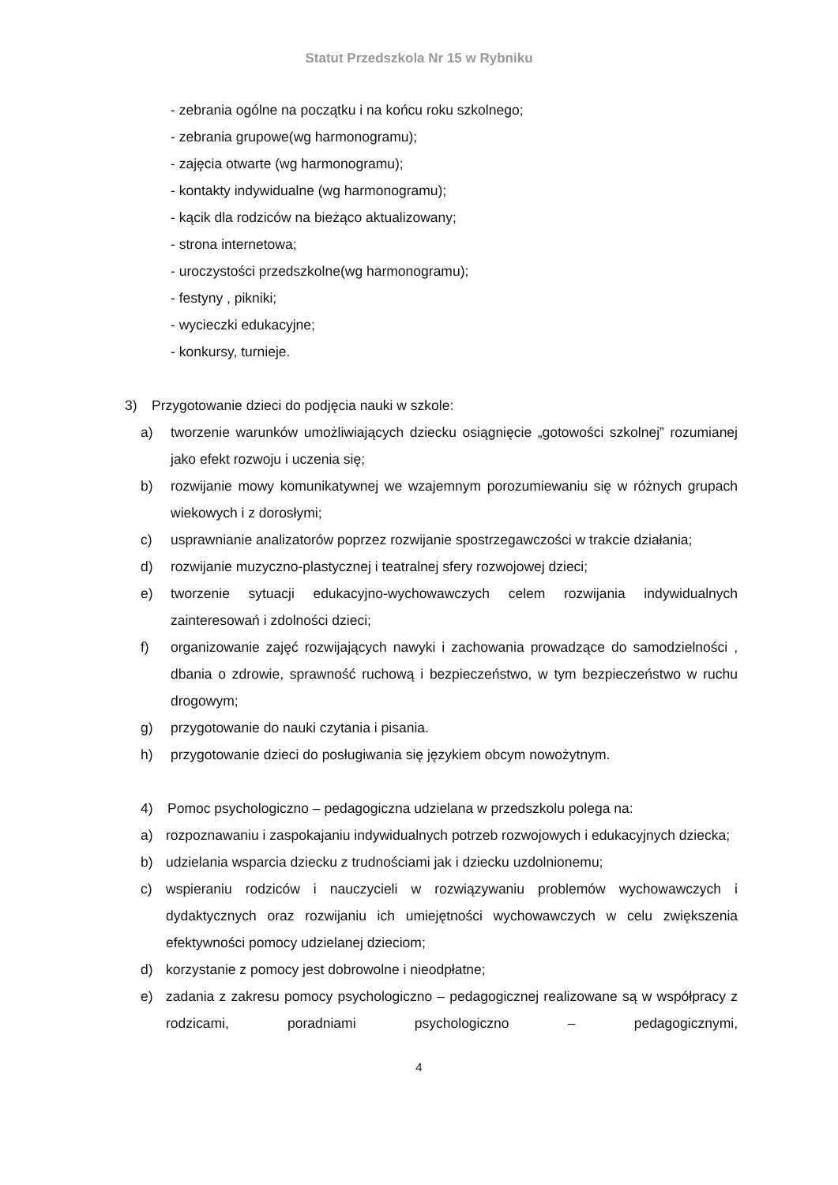Statut Przedszkola Nr 15 w Rybniku
- zebrania ogólne na początku i na końcu roku szkolnego;
- zebrania grupowe(wg harmonogramu);
- zajęcia otwarte (wg harmonogramu);
- kontakty indywidualne (wg harmonogramu);
- kącik dla rodziców na bieżąco aktualizowany;
- strona internetowa;
- uroczystości przedszkolne(wg harmonogramu);
- festyny , pikniki;
- wycieczki edukacyjne;
- konkursy, turnieje.
3) Przygotowanie dzieci do podjęcia nauki w szkole:
a) tworzenie warunków umożliwiających dziecku osiągnięcie „gotowości szkolnej” rozumianej jako efekt rozwoju i uczenia się;
b) rozwijanie mowy komunikatywnej we wzajemnym porozumiewaniu się w różnych grupach wiekowych i z dorosłymi;
c) usprawnianie analizatorów poprzez rozwijanie spostrzegawczości w trakcie działania;
d) rozwijanie muzyczno-plastycznej i teatralnej sfery rozwojowej dzieci;
e) tworzenie sytuacji edukacyjno-wychowawczych celem rozwijania indywidualnych zainteresowań i zdolności dzieci;
f) organizowanie zajęć rozwijających nawyki i zachowania prowadzące do samodzielności , dbania o zdrowie, sprawność ruchową i bezpieczeństwo, w tym bezpieczeństwo w ruchu drogowym;
g) przygotowanie do nauki czytania i pisania.
h) przygotowanie dzieci do posługiwania się językiem obcym nowożytnym.
4) Pomoc psychologiczno – pedagogiczna udzielana w przedszkolu polega na:
a) rozpoznawaniu i zaspokajaniu indywidualnych potrzeb rozwojowych i edukacyjnych dziecka;
b) udzielania wsparcia dziecku z trudnościami jak i dziecku uzdolnionemu;
c) wspieraniu rodziców i nauczycieli w rozwiązywaniu problemów wychowawczych i dydaktycznych oraz rozwijaniu ich umiejętności wychowawczych w celu zwiększenia efektywności pomocy udzielanej dzieciom;
d) korzystanie z pomocy jest dobrowolne i nieodpłatne;
e) zadania z zakresu pomocy psychologiczno – pedagogicznej realizowane są w współpracy z rodzicami, poradniami psychologiczno – pedagogicznymi,
4